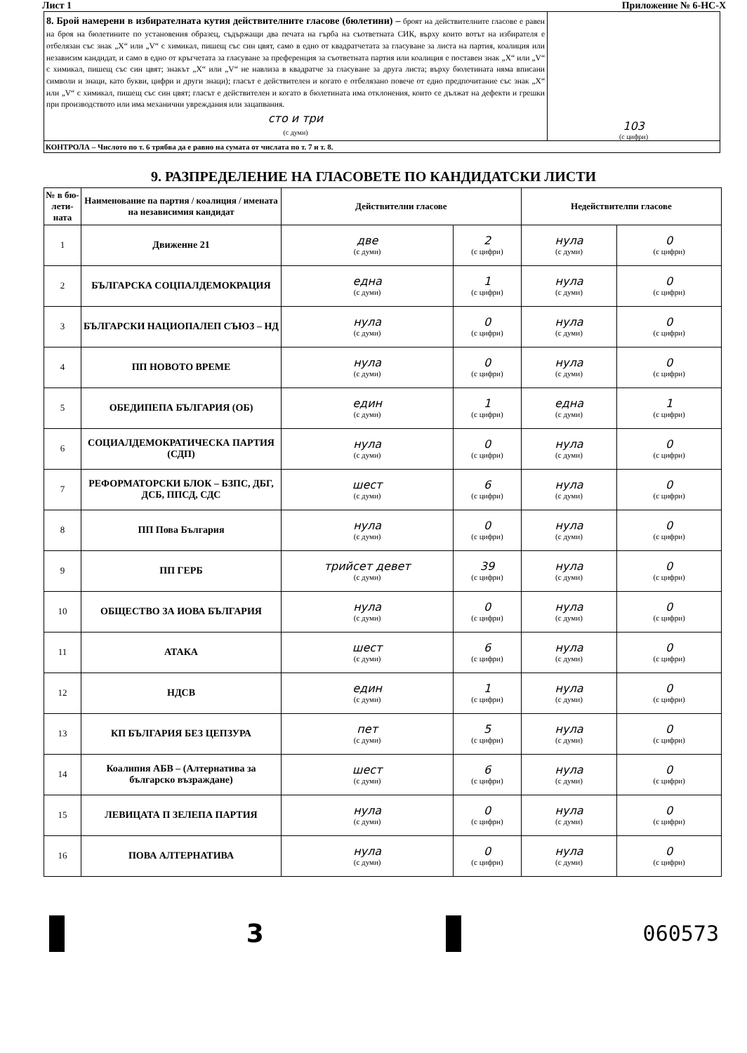Лист 1 Приложение № 6-НС-Х
8. Брой намерени в избирателната кутия действителните гласове (бюлетини) – броят на действителните гласове е равен на броя на бюлетините по установения образец, съдържащи два печата на гърба на съответната СИК, върху които вотът на избирателя е отбелязан със знак „X“ или „V“ с химикал, пишещ със син цвят, само в едно от квадратчетата за гласуване за листа на партия, коалиция или независим кандидат, и само в едно от кръгчетата за гласуване за преференция за съответната партия или коалиция е поставен знак „X“ или „V“ с химикал, пишещ със син цвят; знакът „X“ или „V“ не навлиза в квадратче за гласуване за друга листа; върху бюлетината няма вписани символи и знаци, като букви, цифри и други знаци); гласът е действителен и когато е отбелязано повече от едно предпочитание със знак „X“ или „V“ с химикал, пишещ със син цвят; гласът е действителен и когато в бюлетината има отклонения, които се дължат на дефекти и грешки при производството или има механични увреждания или зацапвания.
сто и три
(с думи)
103
(с цифри)
КОНТРОЛА – Числото по т. 6 трябва да е равно на сумата от числата по т. 7 и т. 8.
9. РАЗПРЕДЕЛЕНИЕ НА ГЛАСОВЕТЕ ПО КАНДИДАТСКИ ЛИСТИ
| № в бю-лети-ната | Наименование па партия / коалиция / имената на независимия кандидат | Действителни гласове | | Недействителпи гласове | |
| --- | --- | --- | --- | --- | --- |
| 1 | Движенне 21 | две (с думи) | 2 (с цифри) | нула (с думи) | 0 (с цифри) |
| 2 | БЪЛГАРСКА СОЦПАЛДЕМОКРАЦИЯ | една (с думи) | 1 (с цифри) | нула (с думи) | 0 (с цифри) |
| 3 | БЪЛГАРСКИ НАЦИОПАЛЕП СЪЮЗ – НД | нула (с думи) | 0 (с цифри) | нула (с думи) | 0 (с цифри) |
| 4 | ПП НОВОТО ВРЕМЕ | нула (с думи) | 0 (с цифри) | нула (с думи) | 0 (с цифри) |
| 5 | ОБЕДИПЕПА БЪЛГАРИЯ (ОБ) | един (с думи) | 1 (с цифри) | една (с думи) | 1 (с цифри) |
| 6 | СОЦИАЛДЕМОКРАТИЧЕСКА ПАРТИЯ (СДП) | нула (с думи) | 0 (с цифри) | нула (с думи) | 0 (с цифри) |
| 7 | РЕФОРМАТОРСКИ БЛОК – БЗПС, ДБГ, ДСБ, ППСД, СДС | шест (с думи) | 6 (с цифри) | нула (с думи) | 0 (с цифри) |
| 8 | ПП Пова България | нула (с думи) | 0 (с цифри) | нула (с думи) | 0 (с цифри) |
| 9 | ПП ГЕРБ | трийсет девет (с думи) | 39 (с цифри) | нула (с думи) | 0 (с цифри) |
| 10 | ОБЩЕСТВО ЗА ИОВА БЪЛГАРИЯ | нула (с думи) | 0 (с цифри) | нула (с думи) | 0 (с цифри) |
| 11 | АТАКА | шест (с думи) | 6 (с цифри) | нула (с думи) | 0 (с цифри) |
| 12 | НДСВ | един (с думи) | 1 (с цифри) | нула (с думи) | 0 (с цифри) |
| 13 | КП БЪЛГАРИЯ БЕЗ ЦЕПЗУРА | пет (с думи) | 5 (с цифри) | нула (с думи) | 0 (с цифри) |
| 14 | Коалипия АБВ – (Алтернатива за българско възраждане) | шест (с думи) | 6 (с цифри) | нула (с думи) | 0 (с цифри) |
| 15 | ЛЕВИЦАТА П ЗЕЛЕПА ПАРТИЯ | нула (с думи) | 0 (с цифрн) | нула (с думи) | 0 (с цифри) |
| 16 | ПОВА АЛТЕРНАТИВА | нула (с думи) | 0 (с цифри) | нула (с думи) | 0 (с цифри) |
3
060573